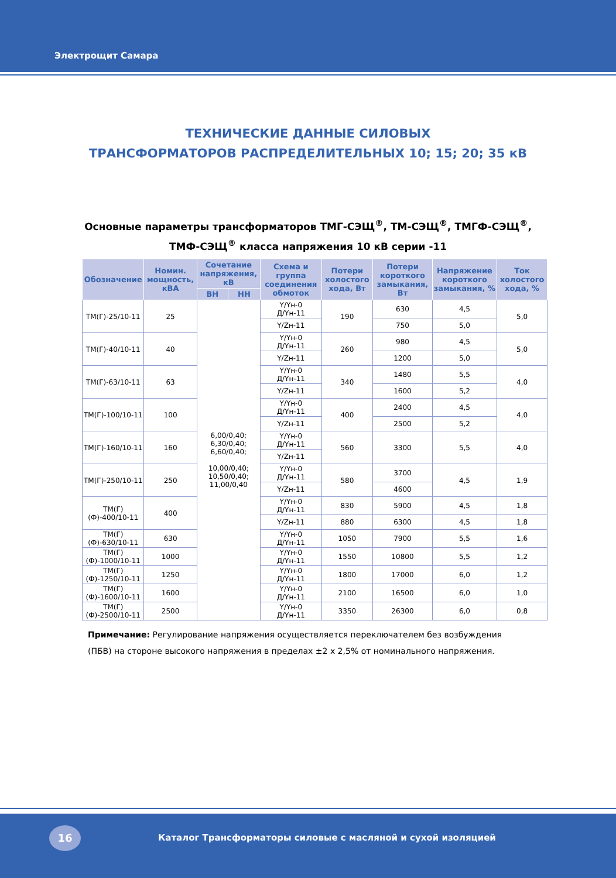Электрощит Самара
ТЕХНИЧЕСКИЕ ДАННЫЕ СИЛОВЫХ
ТРАНСФОРМАТОРОВ РАСПРЕДЕЛИТЕЛЬНЫХ 10; 15; 20; 35 кВ
Основные параметры трансформаторов ТМГ-СЭЩ<sup>®</sup>, ТМ-СЭЩ<sup>®</sup>, ТМГФ-СЭЩ<sup>®</sup>,
ТМФ-СЭЩ<sup>®</sup> класса напряжения 10 кВ серии -11
| Обозначение | Номин. мощность, кВА | Сочетание напряжения, кВ | | Схема и группа соединения обмоток | Потери холостого хода, Вт | Потери короткого замыкания, Вт | Напряжение короткого замыкания, % | Ток холостого хода, % |
| --- | --- | --- | --- | --- | --- | --- | --- | --- |
| | | ВН | НН | | | | | |
| ТМ(Г)-25/10-11 | 25 | 6,00/0,40; 6,30/0,40; 6,60/0,40; 10,00/0,40; 10,50/0,40; 11,00/0,40 | | Y/Yн-0 Д/Yн-11 | 190 | 630 | 4,5 | 5,0 |
| | | | | Y/Zн-11 | | 750 | 5,0 | |
| ТМ(Г)-40/10-11 | 40 | | | Y/Yн-0 Д/Yн-11 | 260 | 980 | 4,5 | 5,0 |
| | | | | Y/Zн-11 | | 1200 | 5,0 | |
| ТМ(Г)-63/10-11 | 63 | | | Y/Yн-0 Д/Yн-11 | 340 | 1480 | 5,5 | 4,0 |
| | | | | Y/Zн-11 | | 1600 | 5,2 | |
| ТМ(Г)-100/10-11 | 100 | | | Y/Yн-0 Д/Yн-11 | 400 | 2400 | 4,5 | 4,0 |
| | | | | Y/Zн-11 | | 2500 | 5,2 | |
| ТМ(Г)-160/10-11 | 160 | | | Y/Yн-0 Д/Yн-11 | 560 | 3300 | 5,5 | 4,0 |
| | | | | Y/Zн-11 | | | | |
| ТМ(Г)-250/10-11 | 250 | | | Y/Yн-0 Д/Yн-11 | 580 | 3700 | 4,5 | 1,9 |
| | | | | Y/Zн-11 | | 4600 | | |
| ТМ(Г)(Ф)-400/10-11 | 400 | | | Y/Yн-0 Д/Yн-11 | 830 | 5900 | 4,5 | 1,8 |
| | | | | Y/Zн-11 | 880 | 6300 | 4,5 | 1,8 |
| ТМ(Г)(Ф)-630/10-11 | 630 | | | Y/Yн-0 Д/Yн-11 | 1050 | 7900 | 5,5 | 1,6 |
| ТМ(Г)(Ф)-1000/10-11 | 1000 | | | Y/Yн-0 Д/Yн-11 | 1550 | 10800 | 5,5 | 1,2 |
| ТМ(Г)(Ф)-1250/10-11 | 1250 | | | Y/Yн-0 Д/Yн-11 | 1800 | 17000 | 6,0 | 1,2 |
| ТМ(Г)(Ф)-1600/10-11 | 1600 | | | Y/Yн-0 Д/Yн-11 | 2100 | 16500 | 6,0 | 1,0 |
| ТМ(Г)(Ф)-2500/10-11 | 2500 | | | Y/Yн-0 Д/Yн-11 | 3350 | 26300 | 6,0 | 0,8 |
Примечание: Регулирование напряжения осуществляется переключателем без возбуждения (ПБВ) на стороне высокого напряжения в пределах ±2 x 2,5% от номинального напряжения.
16
Каталог Трансформаторы силовые с масляной и сухой изоляцией